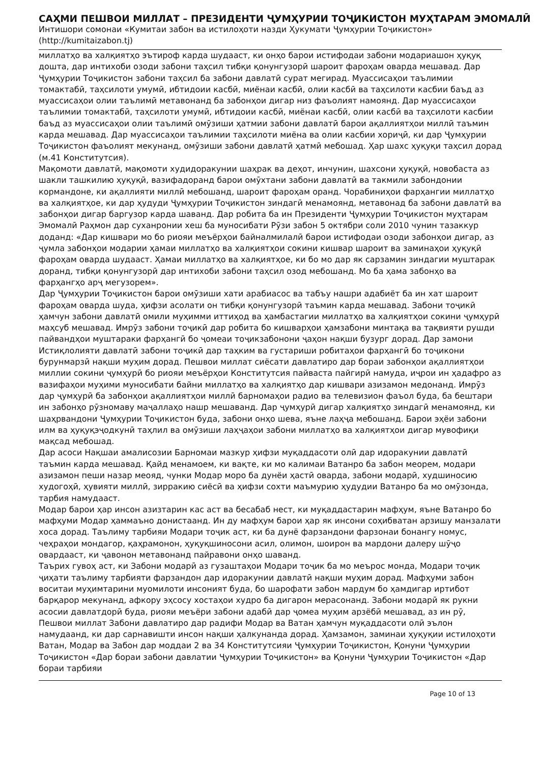САҲМИ ПЕШВОИ МИЛЛАТ – ПРЕЗИДЕНТИ ҶУМҲУРИИ ТОҶИКИСТОН МУҲТАРАМ ЭМОМАЛӢ
Интишори сомонаи «Кумитаи забон ва истилоҳоти назди Ҳукумати Ҷумҳурии Тоҷикистон»
(http://kumitaizabon.tj)
миллатҳо ва халқиятҳо эътироф карда шудааст, ки онҳо барои истифодаи забони модариашон ҳуқуқ дошта, дар интихоби озоди забони таҳсил тибқи қонунгузорӣ шароит фароҳам оварда мешавад. Дар Ҷумҳурии Тоҷикистон забони таҳсил ба забони давлатӣ сурат мегирад. Муассисаҳои таълимии томактабӣ, таҳсилоти умумӣ, ибтидоии касбӣ, миёнаи касбӣ, олии касбӣ ва таҳсилоти касбии баъд аз муассисаҳои олии таълимӣ метавонанд ба забонҳои дигар низ фаъолият намоянд. Дар муассисаҳои таълимии томактабӣ, таҳсилоти умумӣ, ибтидоии касбӣ, миёнаи касбӣ, олии касбӣ ва таҳсилоти касбии баъд аз муассисаҳои олии таълимӣ омӯзиши ҳатмии забони давлатӣ барои ақаллиятҳои миллӣ таъмин карда мешавад. Дар муассисаҳои таълимии таҳсилоти миёна ва олии касбии хориҷӣ, ки дар Ҷумҳурии Тоҷикистон фаъолият мекунанд, омӯзиши забони давлатӣ ҳатмӣ мебошад. Ҳар шахс ҳуқуқи таҳсил дорад (м.41 Конститутсия).
Мақомоти давлатӣ, мақомоти худидоракунии шаҳрак ва деҳот, инчунин, шахсони ҳуқуқӣ, новобаста аз шакли ташкилию ҳуқуқӣ, вазифадоранд барои омӯхтани забони давлатӣ ва такмили забондонии кормандоне, ки ақаллияти миллӣ мебошанд, шароит фароҳам оранд. Чорабиниҳои фарҳангии миллатҳо ва халқиятҳое, ки дар ҳудуди Ҷумҳурии Тоҷикистон зиндагӣ менамоянд, метавонад ба забони давлатӣ ва забонҳои дигар баргузор карда шаванд. Дар робита ба ин Президенти Ҷумҳурии Тоҷикистон муҳтарам Эмомалӣ Раҳмон дар суханронии хеш ба муносибати Рӯзи забон 5 октябри соли 2010 чунин тазаккур доданд: «Дар кишвари мо бо риояи меъёрҳои байналмилалӣ барои истифодаи озоди забонҳои дигар, аз ҷумла забонҳои модарии ҳамаи миллатҳо ва халқиятҳои сокини кишвар шароит ва заминаҳои ҳуқуқӣ фароҳам оварда шудааст. Ҳамаи миллатҳо ва халқиятҳое, ки бо мо дар як сарзамин зиндагии муштарак доранд, тибқи қонунгузорӣ дар интихоби забони таҳсил озод мебошанд. Мо ба ҳама забонҳо ва фарҳангҳо арҷ мегузорем».
Дар Ҷумҳурии Тоҷикистон барои омӯзиши хати арабиасос ва табъу нашри адабиёт ба ин хат шароит фароҳам оварда шуда, ҳифзи асолати он тибқи қонунгузорӣ таъмин карда мешавад. Забони тоҷикӣ ҳамчун забони давлатӣ омили муҳимми иттиҳод ва ҳамбастагии миллатҳо ва халқиятҳои сокини ҷумҳурӣ маҳсуб мешавад. Имрӯз забони тоҷикӣ дар робита бо кишварҳои ҳамзабони минтақа ва тақвияти рушди пайвандҳои муштараки фарҳангӣ бо ҷомеаи тоҷикзабонони ҷаҳон нақши бузург дорад. Дар замони Истиқлолияти давлатӣ забони тоҷикӣ дар таҳким ва густариши робитаҳои фарҳангӣ бо тоҷикони бурунмарзӣ нақши муҳим дорад. Пешвои миллат сиёсати давлатиро дар бораи забонҳои ақаллиятҳои миллии сокини ҷумҳурӣ бо риояи меъёрҳои Конститутсия пайваста пайгирӣ намуда, иҷрои ин ҳадафро аз вазифаҳои муҳими муносибати байни миллатҳо ва халқиятҳо дар кишвари азизамон медонанд. Имрӯз дар ҷумҳурӣ ба забонҳои ақаллиятҳои миллӣ барномаҳои радио ва телевизион фаъол буда, ба бештари ин забонҳо рӯзномаву маҷаллаҳо нашр мешаванд. Дар ҷумҳурӣ дигар халқиятҳо зиндагӣ менамоянд, ки шаҳрвандони Ҷумҳурии Тоҷикистон буда, забони онҳо шева, яъне лаҳҷа мебошанд. Барои эҳёи забони илм ва ҳуқуқэҷодкунӣ таҳлил ва омӯзиши лаҳҷаҳои забони миллатҳо ва халқиятҳои дигар мувофиқи мақсад мебошад.
Дар асоси Нақшаи амалисозии Барномаи мазкур ҳифзи муқаддасоти олӣ дар идоракунии давлатӣ таъмин карда мешавад. Қайд менамоем, ки вақте, ки мо калимаи Ватанро ба забон меорем, модари азизамон пеши назар меояд, чунки Модар моро ба дунёи ҳастӣ оварда, забони модарӣ, худшиносию худогоҳӣ, ҳувияти миллӣ, зирракию сиёсӣ ва ҳифзи сохти маъмурию ҳудудии Ватанро ба мо омӯзонда, тарбия намудааст.
Модар барои ҳар инсон азизтарин кас аст ва бесабаб нест, ки муқаддастарин мафҳум, яъне Ватанро бо мафҳуми Модар ҳаммаъно донистаанд. Ин ду мафҳум барои ҳар як инсони соҳибватан арзишу манзалати хоса дорад. Таълиму тарбияи Модари тоҷик аст, ки ба дунё фарзандони фарзонаи бонангу номус, чеҳраҳои мондагор, қаҳрамонон, ҳуқуқшиносони асил, олимон, шоирон ва мардони далеру шӯҷо овардааст, ки ҷавонон метавонанд пайравони онҳо шаванд.
Таърих гувоҳ аст, ки Забони модарӣ аз гузаштаҳои Модари тоҷик ба мо меърос монда, Модари тоҷик ҷиҳати таълиму тарбияти фарзандон дар идоракунии давлатӣ нақши муҳим дорад. Мафҳуми забон воситаи муҳимтарини муомилоти инсоният буда, бо шарофати забон мардум бо ҳамдигар иртибот барқарор мекунанд, афкору эҳсосу хостаҳои худро ба дигарон мерасонанд. Забони модарӣ як рукни асосии давлатдорӣ буда, риояи меъёри забони адабӣ дар ҷомеа муҳим арзёбӣ мешавад, аз ин рӯ, Пешвои миллат Забони давлатиро дар радифи Модар ва Ватан ҳамчун муқаддасоти олӣ эълон намудаанд, ки дар сарнавишти инсон нақши ҳалкунанда дорад. Ҳамзамон, заминаи ҳуқуқии истилоҳоти Ватан, Модар ва Забон дар моддаи 2 ва 34 Конститутсияи Ҷумҳурии Тоҷикистон, Қонуни Ҷумҳурии Тоҷикистон «Дар бораи забони давлатии Ҷумҳурии Тоҷикистон» ва Қонуни Ҷумҳурии Тоҷикистон «Дар бораи тарбияи
Page 10 of 13